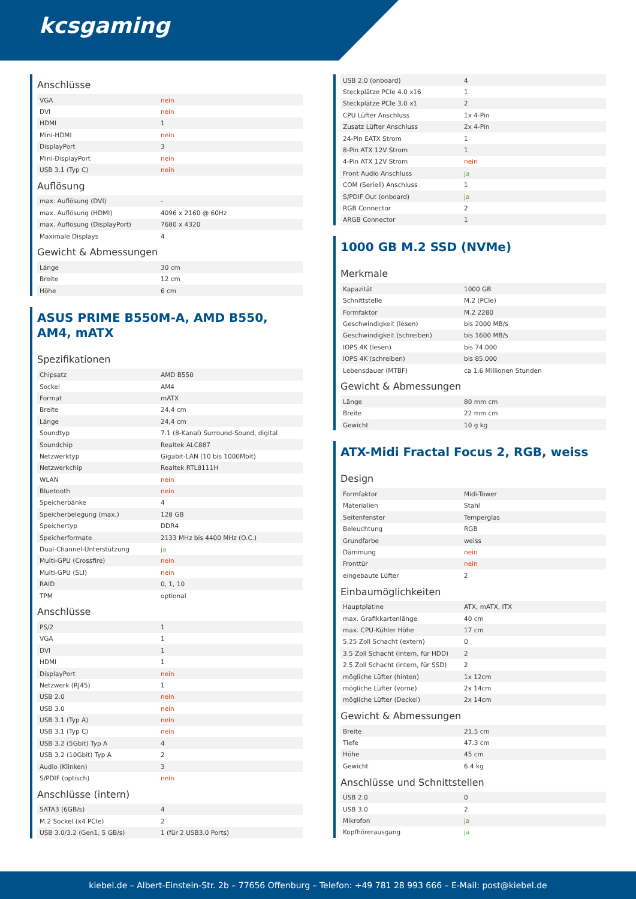kcsgaming
Anschlüsse
| VGA | nein |
| DVI | nein |
| HDMI | 1 |
| Mini-HDMI | nein |
| DisplayPort | 3 |
| Mini-DisplayPort | nein |
| USB 3.1 (Typ C) | nein |
Auflösung
| max. Auflösung (DVI) | - |
| max. Auflösung (HDMI) | 4096 x 2160 @ 60Hz |
| max. Auflösung (DisplayPort) | 7680 x 4320 |
| Maximale Displays | 4 |
Gewicht & Abmessungen
| Länge | 30 cm |
| Breite | 12 cm |
| Höhe | 6 cm |
ASUS PRIME B550M-A, AMD B550, AM4, mATX
Spezifikationen
| Chipsatz | AMD B550 |
| Sockel | AM4 |
| Format | mATX |
| Breite | 24,4 cm |
| Länge | 24,4 cm |
| Soundtyp | 7.1 (8-Kanal) Surround-Sound, digital |
| Soundchip | Realtek ALC887 |
| Netzwerktyp | Gigabit-LAN (10 bis 1000Mbit) |
| Netzwerkchip | Realtek RTL8111H |
| WLAN | nein |
| Bluetooth | nein |
| Speicherbänke | 4 |
| Speicherbelegung (max.) | 128 GB |
| Speichertyp | DDR4 |
| Speicherformate | 2133 MHz bis 4400 MHz (O.C.) |
| Dual-Channel-Unterstützung | ja |
| Multi-GPU (Crossfire) | nein |
| Multi-GPU (SLI) | nein |
| RAID | 0, 1, 10 |
| TPM | optional |
Anschlüsse
| PS/2 | 1 |
| VGA | 1 |
| DVI | 1 |
| HDMI | 1 |
| DisplayPort | nein |
| Netzwerk (RJ45) | 1 |
| USB 2.0 | nein |
| USB 3.0 | nein |
| USB 3.1 (Typ A) | nein |
| USB 3.1 (Typ C) | nein |
| USB 3.2 (5Gbit) Typ A | 4 |
| USB 3.2 (10Gbit) Typ A | 2 |
| Audio (Klinken) | 3 |
| S/PDIF (optisch) | nein |
Anschlüsse (intern)
| SATA3 (6GB/s) | 4 |
| M.2 Sockel (x4 PCIe) | 2 |
| USB 3.0/3.2 (Gen1, 5 GB/s) | 1 (für 2 USB3.0 Ports) |
| USB 2.0 (onboard) | 4 |
| Steckplätze PCIe 4.0 x16 | 1 |
| Steckplätze PCIe 3.0 x1 | 2 |
| CPU Lüfter Anschluss | 1x 4-Pin |
| Zusatz Lüfter Anschluss | 2x 4-Pin |
| 24-Pin EATX Strom | 1 |
| 8-Pin ATX 12V Strom | 1 |
| 4-Pin ATX 12V Strom | nein |
| Front Audio Anschluss | ja |
| COM (Seriell) Anschluss | 1 |
| S/PDIF Out (onboard) | ja |
| RGB Connector | 2 |
| ARGB Connector | 1 |
1000 GB M.2 SSD (NVMe)
Merkmale
| Kapazität | 1000 GB |
| Schnittstelle | M.2 (PCIe) |
| Formfaktor | M.2 2280 |
| Geschwindigkeit (lesen) | bis 2000 MB/s |
| Geschwindigkeit (schreiben) | bis 1600 MB/s |
| IOPS 4K (lesen) | bis 74.000 |
| IOPS 4K (schreiben) | bis 85.000 |
| Lebensdauer (MTBF) | ca 1.6 Millionen Stunden |
Gewicht & Abmessungen
| Länge | 80 mm cm |
| Breite | 22 mm cm |
| Gewicht | 10 g kg |
ATX-Midi Fractal Focus 2, RGB, weiss
Design
| Formfaktor | Midi-Tower |
| Materialien | Stahl |
| Seitenfenster | Temperglas |
| Beleuchtung | RGB |
| Grundfarbe | weiss |
| Dämmung | nein |
| Fronttür | nein |
| eingebaute Lüfter | 2 |
Einbaumöglichkeiten
| Hauptplatine | ATX, mATX, ITX |
| max. Grafikkartenlänge | 40 cm |
| max. CPU-Kühler Höhe | 17 cm |
| 5.25 Zoll Schacht (extern) | 0 |
| 3.5 Zoll Schacht (intern, für HDD) | 2 |
| 2.5 Zoll Schacht (intern, für SSD) | 2 |
| mögliche Lüfter (hinten) | 1x 12cm |
| mögliche Lüfter (vorne) | 2x 14cm |
| mögliche Lüfter (Deckel) | 2x 14cm |
Gewicht & Abmessungen
| Breite | 21.5 cm |
| Tiefe | 47.3 cm |
| Höhe | 45 cm |
| Gewicht | 6.4 kg |
Anschlüsse und Schnittstellen
| USB 2.0 | 0 |
| USB 3.0 | 2 |
| Mikrofon | ja |
| Kopfhörerausgang | ja |
kiebel.de – Albert-Einstein-Str. 2b – 77656 Offenburg – Telefon: +49 781 28 993 666 – E-Mail: post@kiebel.de